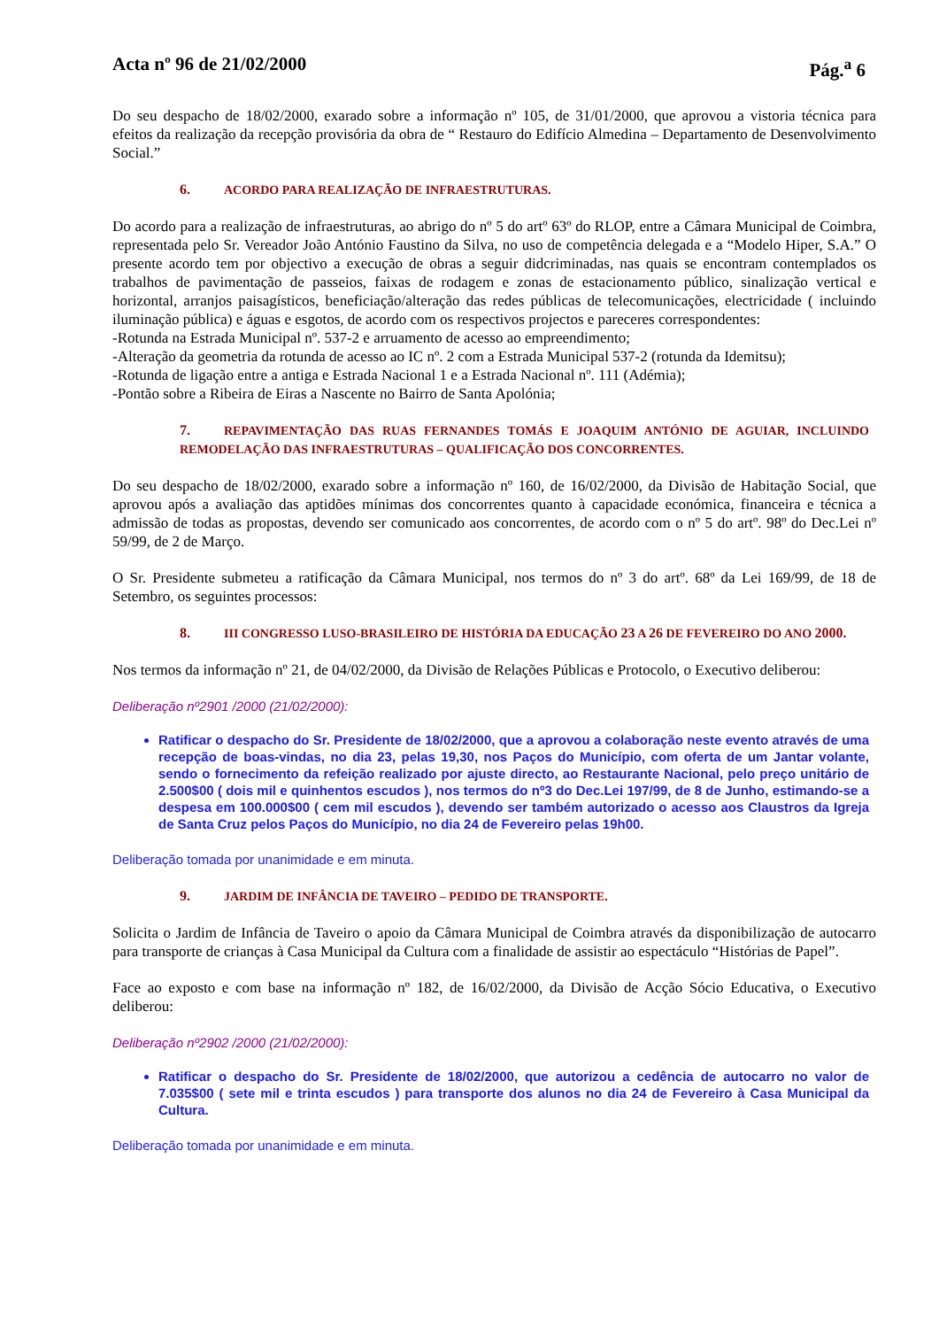Acta nº 96 de 21/02/2000 Pág.<sup>a</sup> 6
Do seu despacho de 18/02/2000, exarado sobre a informação nº 105, de 31/01/2000, que aprovou a vistoria técnica para efeitos da realização da recepção provisória da obra de “ Restauro do Edifício Almedina – Departamento de Desenvolvimento Social.”
6. ACORDO PARA REALIZAÇÃO DE INFRAESTRUTURAS.
Do acordo para a realização de infraestruturas, ao abrigo do nº 5 do artº 63º do RLOP, entre a Câmara Municipal de Coimbra, representada pelo Sr. Vereador João António Faustino da Silva, no uso de competência delegada e a “Modelo Hiper, S.A.” O presente acordo tem por objectivo a execução de obras a seguir didcriminadas, nas quais se encontram contemplados os trabalhos de pavimentação de passeios, faixas de rodagem e zonas de estacionamento público, sinalização vertical e horizontal, arranjos paisagísticos, beneficiação/alteração das redes públicas de telecomunicações, electricidade ( incluindo iluminação pública) e águas e esgotos, de acordo com os respectivos projectos e pareceres correspondentes:
-Rotunda na Estrada Municipal nº. 537-2 e arruamento de acesso ao empreendimento;
-Alteração da geometria da rotunda de acesso ao IC nº. 2 com a Estrada Municipal 537-2 (rotunda da Idemitsu);
-Rotunda de ligação entre a antiga e Estrada Nacional 1 e a Estrada Nacional nº. 111 (Adémia);
-Pontão sobre a Ribeira de Eiras a Nascente no Bairro de Santa Apolónia;
7. REPAVIMENTAÇÃO DAS RUAS FERNANDES TOMÁS E JOAQUIM ANTÓNIO DE AGUIAR, INCLUINDO REMODELAÇÃO DAS INFRAESTRUTURAS – QUALIFICAÇÃO DOS CONCORRENTES.
Do seu despacho de 18/02/2000, exarado sobre a informação nº 160, de 16/02/2000, da Divisão de Habitação Social, que aprovou após a avaliação das aptidões mínimas dos concorrentes quanto à capacidade económica, financeira e técnica a admissão de todas as propostas, devendo ser comunicado aos concorrentes, de acordo com o nº 5 do artº. 98º do Dec.Lei nº 59/99, de 2 de Março.
O Sr. Presidente submeteu a ratificação da Câmara Municipal, nos termos do nº 3 do artº. 68º da Lei 169/99, de 18 de Setembro, os seguintes processos:
8. III CONGRESSO LUSO-BRASILEIRO DE HISTÓRIA DA EDUCAÇÃO 23 A 26 DE FEVEREIRO DO ANO 2000.
Nos termos da informação nº 21, de 04/02/2000, da Divisão de Relações Públicas e Protocolo, o Executivo deliberou:
Deliberação nº2901 /2000 (21/02/2000):
Ratificar o despacho do Sr. Presidente de 18/02/2000, que a aprovou a colaboração neste evento através de uma recepção de boas-vindas, no dia 23, pelas 19,30, nos Paços do Município, com oferta de um Jantar volante, sendo o fornecimento da refeição realizado por ajuste directo, ao Restaurante Nacional, pelo preço unitário de 2.500$00 ( dois mil e quinhentos escudos ), nos termos do nº3 do Dec.Lei 197/99, de 8 de Junho, estimando-se a despesa em 100.000$00 ( cem mil escudos ), devendo ser também autorizado o acesso aos Claustros da Igreja de Santa Cruz pelos Paços do Município, no dia 24 de Fevereiro pelas 19h00.
Deliberação tomada por unanimidade e em minuta.
9. JARDIM DE INFÂNCIA DE TAVEIRO – PEDIDO DE TRANSPORTE.
Solicita o Jardim de Infância de Taveiro o apoio da Câmara Municipal de Coimbra através da disponibilização de autocarro para transporte de crianças à Casa Municipal da Cultura com a finalidade de assistir ao espectáculo “Histórias de Papel”.
Face ao exposto e com base na informação nº 182, de 16/02/2000, da Divisão de Acção Sócio Educativa, o Executivo deliberou:
Deliberação nº2902 /2000 (21/02/2000):
Ratificar o despacho do Sr. Presidente de 18/02/2000, que autorizou a cedência de autocarro no valor de 7.035$00 ( sete mil e trinta escudos ) para transporte dos alunos no dia 24 de Fevereiro à Casa Municipal da Cultura.
Deliberação tomada por unanimidade e em minuta.